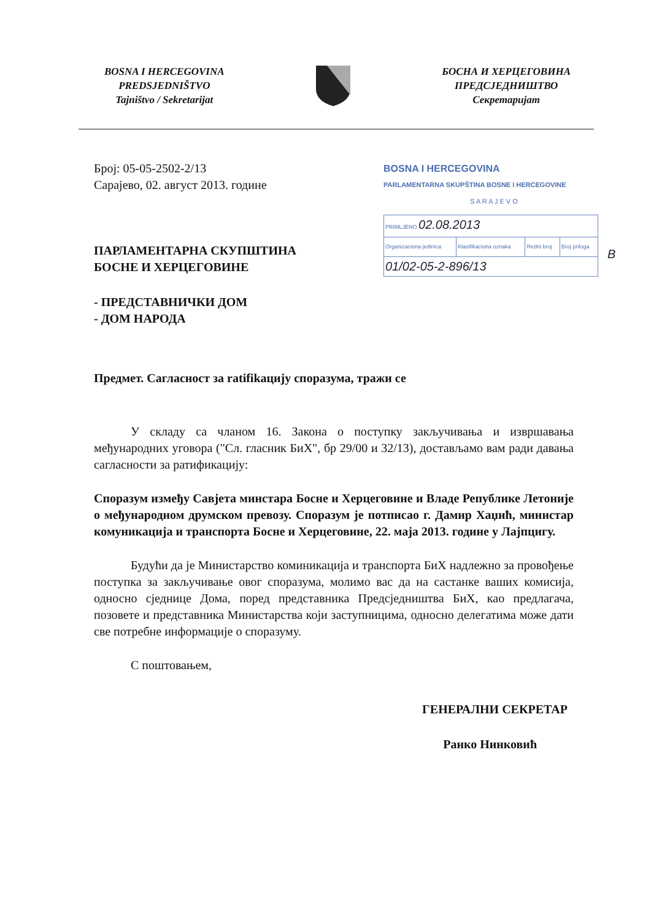BOSNA I HERCEGOVINA
PREDSJEDNIŠTVO
Tajništvo / Sekretarijat
БОСНА И ХЕРЦЕГОВИНА
ПРЕДСЈЕДНИШТВО
Секретаријат
BOSNA I HERCEGOVINA
PARLAMENTARNA SKUPŠTINA BOSNE I HERCEGOVINE
S A R A J E V O
| PRIMLJENO 02.08.2013 | | | |
| Organizaciona jedinica | Klasifikaciona oznaka | Redni broj | Broj priloga |
| 01/02-05-2-896/13 | | | |
B
Број: 05-05-2502-2/13
Сарајево, 02. август 2013. године
ПАРЛАМЕНТАРНА СКУПШТИНА
БОСНЕ И ХЕРЦЕГОВИНЕ
- ПРЕДСТАВНИЧКИ ДОМ
- ДОМ НАРОДА
Предмет. Сагласност за ratifikацију споразума, тражи се
У складу са чланом 16. Закона о поступку закључивања и извршавања међународних уговора ("Сл. гласник БиХ", бр 29/00 и 32/13), достављамо вам ради давања сагласности за ратификацију:
Споразум између Савјета минстара Босне и Херцеговине и Владе Републике Летоније о међународном друмском превозу. Споразум је потписао г. Дамир Хаџић, министар комуникација и транспорта Босне и Херцеговине, 22. маја 2013. године у Лајпцигу.
Будући да је Министарство коминикација и транспорта БиХ надлежно за провођење поступка за закључивање овог споразума, молимо вас да на састанке ваших комисија, односно сједнице Дома, поред представника Предсједништва БиХ, као предлагача, позовете и представника Министарства који заступницима, односно делегатима може дати све потребне информације о споразуму.
С поштовањем,
ГЕНЕРАЛНИ СЕКРЕТАР
Ранко Нинковић